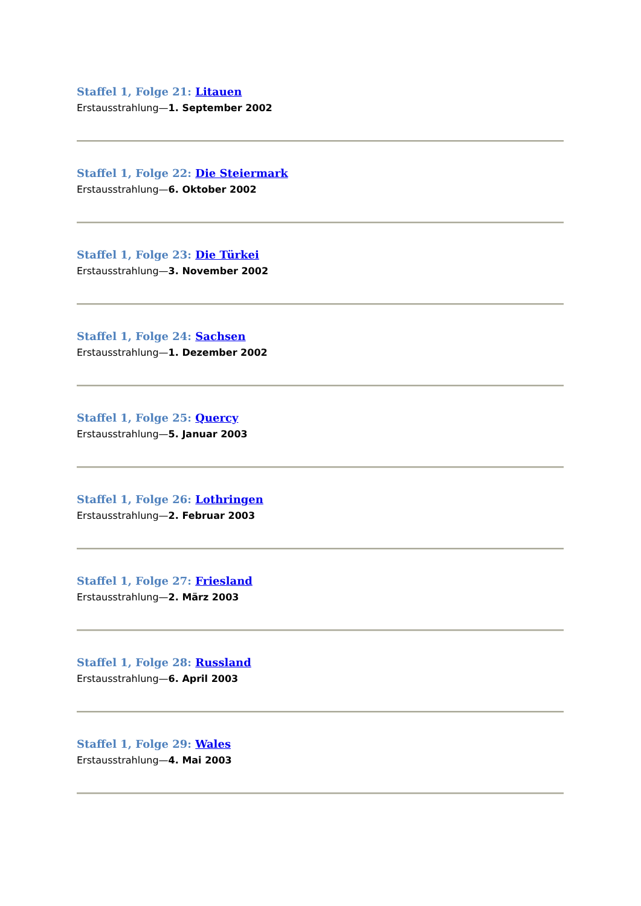Staffel 1, Folge 21: Litauen
Erstausstrahlung—1. September 2002
Staffel 1, Folge 22: Die Steiermark
Erstausstrahlung—6. Oktober 2002
Staffel 1, Folge 23: Die Türkei
Erstausstrahlung—3. November 2002
Staffel 1, Folge 24: Sachsen
Erstausstrahlung—1. Dezember 2002
Staffel 1, Folge 25: Quercy
Erstausstrahlung—5. Januar 2003
Staffel 1, Folge 26: Lothringen
Erstausstrahlung—2. Februar 2003
Staffel 1, Folge 27: Friesland
Erstausstrahlung—2. März 2003
Staffel 1, Folge 28: Russland
Erstausstrahlung—6. April 2003
Staffel 1, Folge 29: Wales
Erstausstrahlung—4. Mai 2003